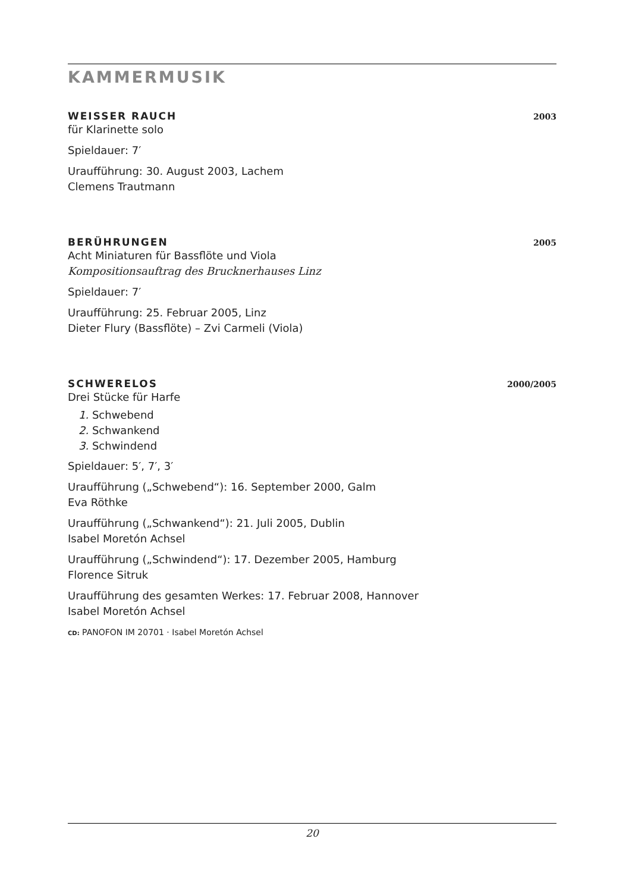KAMMERMUSIK
WEISSER RAUCH 2003
für Klarinette solo
Spieldauer: 7′
Uraufführung: 30. August 2003, Lachem
Clemens Trautmann
BERÜHRUNGEN 2005
Acht Miniaturen für Bassflöte und Viola
Kompositionsauftrag des Brucknerhauses Linz
Spieldauer: 7′
Uraufführung: 25. Februar 2005, Linz
Dieter Flury (Bassflöte) – Zvi Carmeli (Viola)
SCHWERELOS 2000/2005
Drei Stücke für Harfe
1. Schwebend
2. Schwankend
3. Schwindend
Spieldauer: 5′, 7′, 3′
Uraufführung („Schwebend“): 16. September 2000, Galm
Eva Röthke
Uraufführung („Schwankend“): 21. Juli 2005, Dublin
Isabel Moretón Achsel
Uraufführung („Schwindend“): 17. Dezember 2005, Hamburg
Florence Sitruk
Uraufführung des gesamten Werkes: 17. Februar 2008, Hannover
Isabel Moretón Achsel
CD: PANOFON IM 20701 · Isabel Moretón Achsel
20